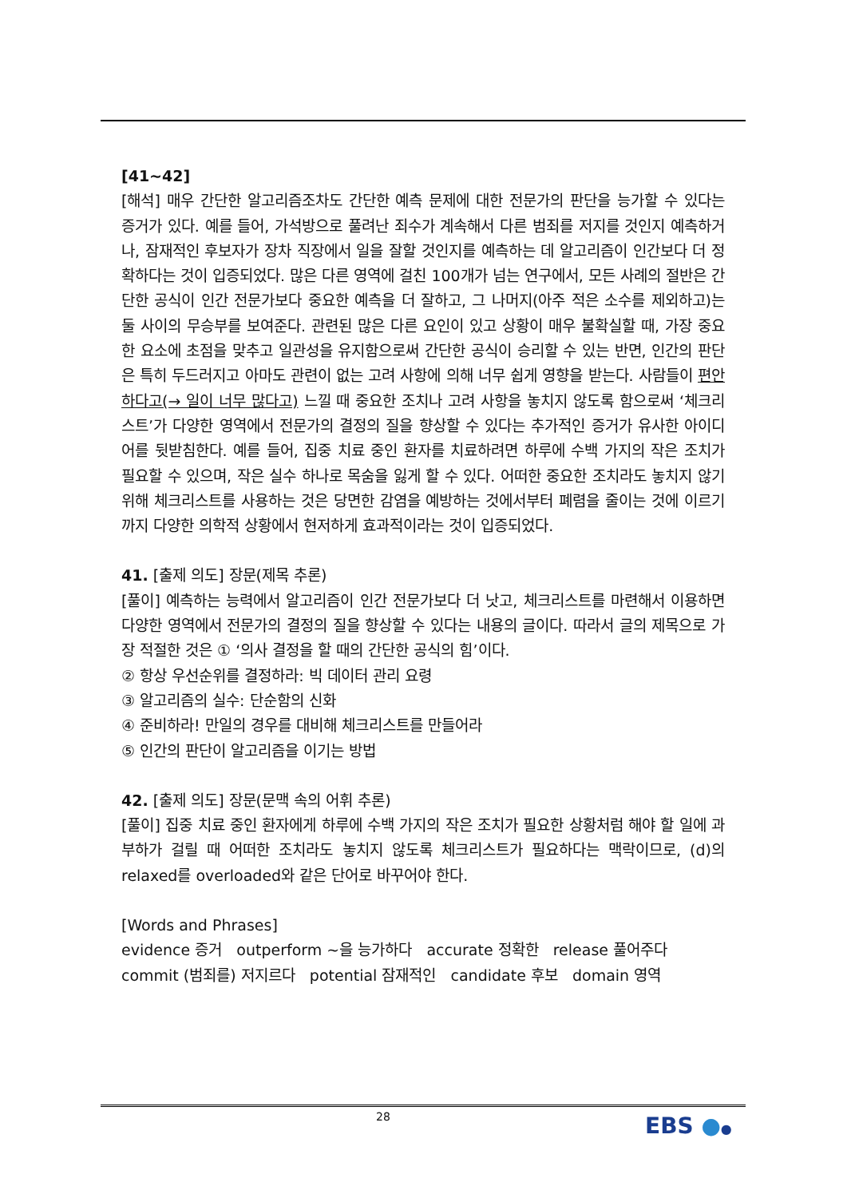[41~42]
[해석] 매우 간단한 알고리즘조차도 간단한 예측 문제에 대한 전문가의 판단을 능가할 수 있다는 증거가 있다. 예를 들어, 가석방으로 풀려난 죄수가 계속해서 다른 범죄를 저지를 것인지 예측하거나, 잠재적인 후보자가 장차 직장에서 일을 잘할 것인지를 예측하는 데 알고리즘이 인간보다 더 정확하다는 것이 입증되었다. 많은 다른 영역에 걸친 100개가 넘는 연구에서, 모든 사례의 절반은 간단한 공식이 인간 전문가보다 중요한 예측을 더 잘하고, 그 나머지(아주 적은 소수를 제외하고)는 둘 사이의 무승부를 보여준다. 관련된 많은 다른 요인이 있고 상황이 매우 불확실할 때, 가장 중요한 요소에 초점을 맞추고 일관성을 유지함으로써 간단한 공식이 승리할 수 있는 반면, 인간의 판단은 특히 두드러지고 아마도 관련이 없는 고려 사항에 의해 너무 쉽게 영향을 받는다. 사람들이 편안하다고(→ 일이 너무 많다고) 느낄 때 중요한 조치나 고려 사항을 놓치지 않도록 함으로써 ‘체크리스트’가 다양한 영역에서 전문가의 결정의 질을 향상할 수 있다는 추가적인 증거가 유사한 아이디어를 뒷받침한다. 예를 들어, 집중 치료 중인 환자를 치료하려면 하루에 수백 가지의 작은 조치가 필요할 수 있으며, 작은 실수 하나로 목숨을 잃게 할 수 있다. 어떠한 중요한 조치라도 놓치지 않기 위해 체크리스트를 사용하는 것은 당면한 감염을 예방하는 것에서부터 폐렴을 줄이는 것에 이르기까지 다양한 의학적 상황에서 현저하게 효과적이라는 것이 입증되었다.
41. [출제 의도] 장문(제목 추론)
[풀이] 예측하는 능력에서 알고리즘이 인간 전문가보다 더 낫고, 체크리스트를 마련해서 이용하면 다양한 영역에서 전문가의 결정의 질을 향상할 수 있다는 내용의 글이다. 따라서 글의 제목으로 가장 적절한 것은 ① ‘의사 결정을 할 때의 간단한 공식의 힘’이다.
② 항상 우선순위를 결정하라: 빅 데이터 관리 요령
③ 알고리즘의 실수: 단순함의 신화
④ 준비하라! 만일의 경우를 대비해 체크리스트를 만들어라
⑤ 인간의 판단이 알고리즘을 이기는 방법
42. [출제 의도] 장문(문맥 속의 어휘 추론)
[풀이] 집중 치료 중인 환자에게 하루에 수백 가지의 작은 조치가 필요한 상황처럼 해야 할 일에 과부하가 걸릴 때 어떠한 조치라도 놓치지 않도록 체크리스트가 필요하다는 맥락이므로, (d)의 relaxed를 overloaded와 같은 단어로 바꾸어야 한다.
[Words and Phrases]
evidence 증거 outperform ~을 능가하다 accurate 정확한 release 풀어주다
commit (범죄를) 저지르다 potential 잠재적인 candidate 후보 domain 영역
28 EBS ●●